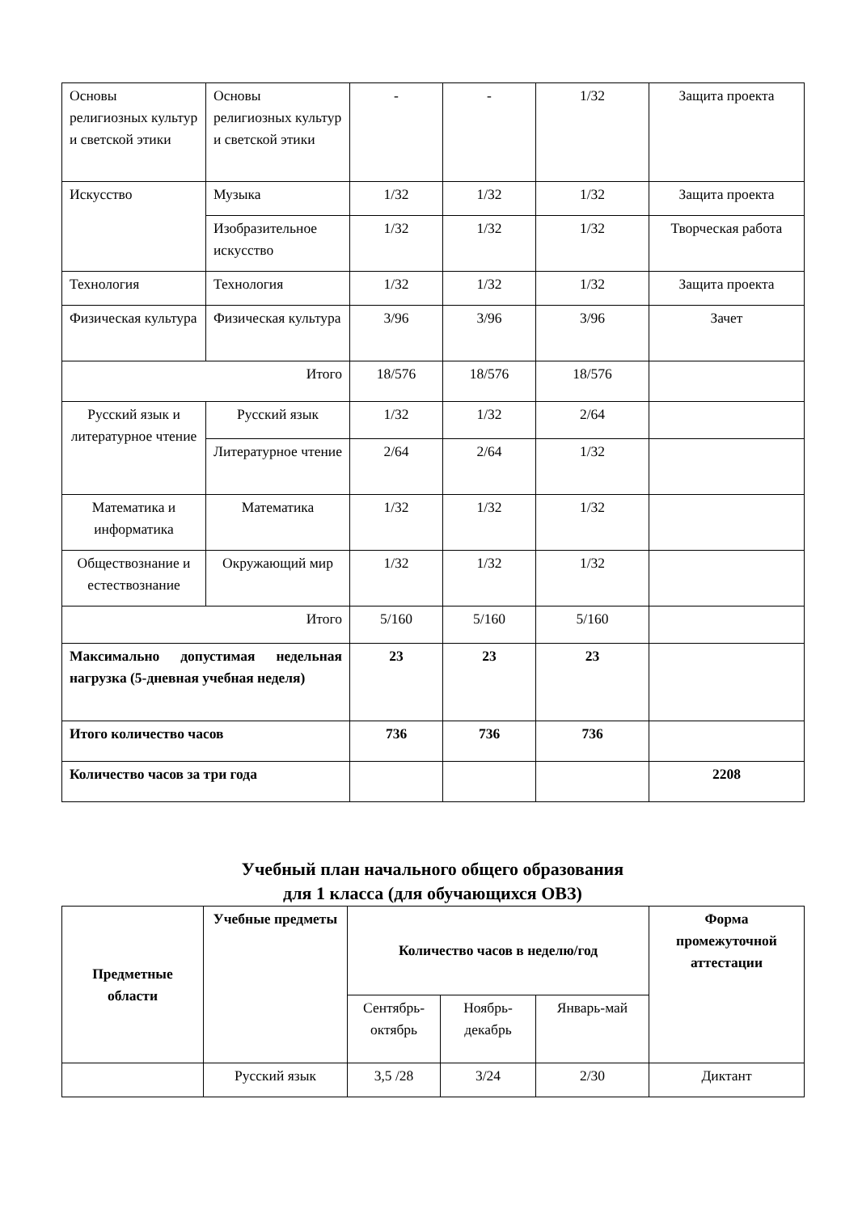| Основы религиозных культур и светской этики | Основы религиозных культур и светской этики | - | - | 1/32 | Защита проекта |
| Искусство | Музыка | 1/32 | 1/32 | 1/32 | Защита проекта |
| | Изобразительное искусство | 1/32 | 1/32 | 1/32 | Творческая работа |
| Технология | Технология | 1/32 | 1/32 | 1/32 | Защита проекта |
| Физическая культура | Физическая культура | 3/96 | 3/96 | 3/96 | Зачет |
| Итого | | 18/576 | 18/576 | 18/576 | |
| Русский язык и литературное чтение | Русский язык | 1/32 | 1/32 | 2/64 | |
| | Литературное чтение | 2/64 | 2/64 | 1/32 | |
| Математика и информатика | Математика | 1/32 | 1/32 | 1/32 | |
| Обществознание и естествознание | Окружающий мир | 1/32 | 1/32 | 1/32 | |
| Итого | | 5/160 | 5/160 | 5/160 | |
| Максимально допустимая недельная нагрузка (5-дневная учебная неделя) | | 23 | 23 | 23 | |
| Итого количество часов | | 736 | 736 | 736 | |
| Количество часов за три года | | | | | 2208 |
Учебный план начального общего образования
для 1 класса (для обучающихся ОВЗ)
| Предметные области | Учебные предметы | Количество часов в неделю/год | | | Форма промежуточной аттестации |
| --- | --- | --- | --- | --- | --- |
| | | Сентябрь-октябрь | Ноябрь- декабрь | Январь-май | |
| | Русский язык | 3,5 /28 | 3/24 | 2/30 | Диктант |